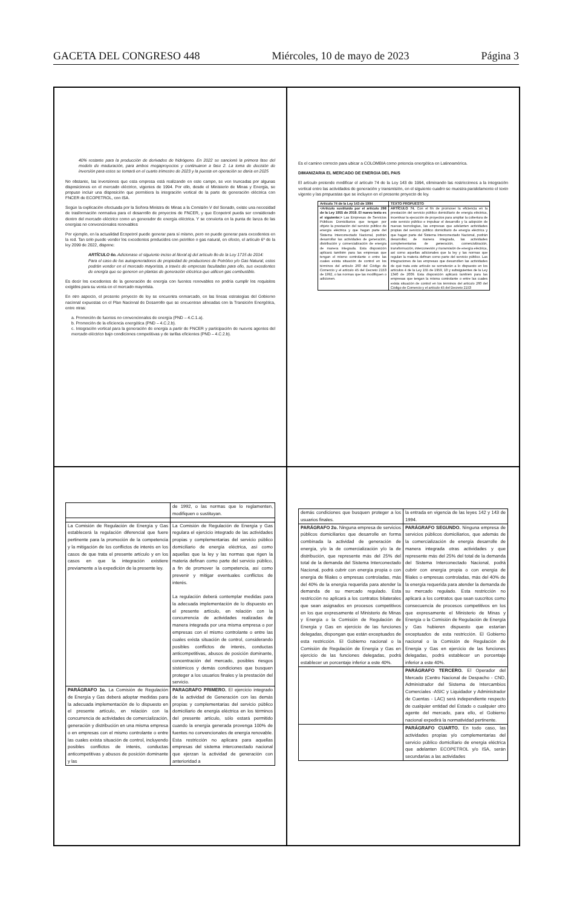GACETA DEL CONGRESO 448 Miércoles, 10 de mayo de 2023 Página 3
40% restante para la producción de derivados de hidrógeno. En 2022 se sancionó la primera fase del modelo de maduración, para ambos megaproyectos y continuaron a fase 2. La toma de decisión de inversión para estos se tomará en el cuarto trimestre de 2023 y la puesta en operación se daría en 2025
No obstante, las inversiones que esta empresa está realizando en este campo, se ven truncadas por algunas disposiciones en el mercado eléctrico, vigentes de 1994. Por ello, desde el Ministerio de Minas y Energía, se propuso incluir una disposición que permitiera la integración vertical de la parte de generación eléctrica con FNCER de ECOPETROL, con ISA.
Según la explicación efectuada por la Señora Ministra de Minas a la Comisión V del Senado, existe una necesidad de trasformación normativa para el desarrollo de proyectos de FNCER, y que Ecopetrol pueda ser considerado dentro del mercado eléctrico como un generador de energía eléctrica. Y se convierta en la punta de lanza de las energías no convencionales renovables
Por ejemplo, en la actualidad Ecopetrol puede generar para sí mismo, pero no puede generar para excedentes en la red. Tan solo puede vender los excedentes producidos con petróleo o gas natural, en efecto, el artículo 6º de la ley 2099 de 2022, dispone:
ARTÍCULO 6o. Adicionase el siguiente inciso al literal a) del artículo 8o de la Ley 1715 de 2014:
Para el caso de los autogeneradores de propiedad de productores de Petróleo y/o Gas Natural, estos podrán vender en el mercado mayorista, a través de empresas facultadas para ello, sus excedentes de energía que se generen en plantas de generación eléctrica que utilicen gas combustible.
Es decir los excedentes de la generación de energía con fuentes renovables no podría cumplir los requisitos exigidos para su venta en el mercado mayorista.
En otro aspecto, el presente proyecto de ley se encuentra enmarcado, en las líneas estrategias del Gobierno nacional expuestas en el Plan Nacional de Desarrollo que se encuentran alineadas con la Transición Energética, entre otras:
a. Promoción de fuentes no convencionales de energía (PND – 4.C.1.a).
b. Promoción de la eficiencia energética (PND – 4.C.2.b).
c. Integración vertical para la generación de energía a partir de FNCER y participación de nuevos agentes del mercado eléctrico bajo condiciones competitivas y de tarifas eficientes (PND – 4.C.2.b).
Es el camino correcto para ubicar a COLOMBIA como potencia energética en Latinoamérica.
DIMANIZARIA EL MERCADO DE ENERGIA DEL PAIS
El artículo pretende modificar el artículo 74 de la Ley 143 de 1994, eliminando las restricciones a la integración vertical entre las actividades de generación y transmisión, en el siguiente cuadro se muestra paralelamente el texto vigente y las propuestas que se incluyen en el presente proyecto de ley.
| Artículo 74 de la Ley 143 de 1994 | TEXTO PROPUESTO |
| --- | --- |
| <Artículo sustituido por el artículo 298 de la Ley 1955 de 2019. El nuevo texto es el siguiente:> Las Empresas de Servicios Públicos Domiciliarios que tengan por objeto la prestación del servicio público de energía eléctrica y que hagan parte del Sistema Interconectado Nacional, podrán desarrollar las actividades de generación, distribución y comercialización de energía de manera integrada. Esta disposición aplicará también para las empresas que tengan el mismo controlante o entre las cuales exista situación de control en los términos del artículo 260 del Código de Comercio y el artículo 45 del Decreto 2153 de 1992, o las normas que las modifiquen o adicionen. | ARTÍCULO 74. Con el fin de promover la eficiencia en la prestación del servicio público domiciliario de energía eléctrica, incentivar la ejecución de proyectos para ampliar la cobertura de este servicio público e impulsar el desarrollo y la adopción de nuevas tecnologías, las empresas que adelanten actividades propias del servicio público domiciliario de energía eléctrica y que hagan parte del Sistema Interconectado Nacional, podrán desarrollar, de manera integrada, las actividades complementarias de generación, comercialización, transformación, interconexión y transmisión de energía eléctrica, así como aquellas adicionales que la ley y las normas que regulan la materia definan como parte del servicio público. Las integraciones de las empresas que desarrollen las actividades de qué trata este artículo se someterán a lo dispuesto en los artículos 4 de la Ley 155 de 1959, 10 y subsiguientes de la Ley 1340 de 2009. Esta disposición aplicará también para las empresas que tengan la misma controlante o entre las cuales exista situación de control en los términos del artículo 260 del Código de Comercio y el artículo 45 del Decreto 2153 |
| | de 1992, o las normas que lo reglamenten, modifiquen o sustituyan. |
| La Comisión de Regulación de Energía y Gas establecerá la regulación diferencial que fuere pertinente para la promoción de la competencia y la mitigación de los conflictos de interés en los casos de que trata el presente artículo y en los casos en que la integración existiere previamente a la expedición de la presente ley. | La Comisión de Regulación de Energía y Gas regulara el ejercicio integrado de las actividades propias y complementarias del servicio público domiciliario de energía eléctrica, así como aquellas que la ley y las normas que rigen la materia definan como parte del servicio público, a fin de promover la competencia, así como prevenir y mitigar eventuales conflictos de interés. La regulación deberá contemplar medidas para la adecuada implementación de lo dispuesto en el presente artículo, en relación con la concurrencia de actividades realizadas de manera integrada por una misma empresa o por empresas con el mismo controlante o entre las cuales exista situación de control, considerando posibles conflictos de interés, conductas anticompetitivas, abusos de posición dominante, concentración del mercado, posibles riesgos sistémicos y demás condiciones que busquen proteger a los usuarios finales y la prestación del servicio. |
| PARÁGRAFO 1o. La Comisión de Regulación de Energía y Gas deberá adoptar medidas para la adecuada implementación de lo dispuesto en el presente artículo, en relación con la concurrencia de actividades de comercialización, generación y distribución en una misma empresa o en empresas con el mismo controlante o entre las cuales exista situación de control, incluyendo posibles conflictos de interés, conductas anticompetitivas y abusos de posición dominante y las | PARAGRAFO PRIMERO. El ejercicio integrado de la actividad de Generación con las demás propias y complementarias del servicio público domiciliario de energía eléctrica en los términos del presente artículo, sólo estará permitido cuando la energía generada provenga 100% de fuentes no convencionales de energía renovable. Esta restricción no aplicara para aquellas empresas del sistema interconectado nacional que ejerzan la actividad de generación con anterioridad a |
| demás condiciones que busquen proteger a los usuarios finales. | la entrada en vigencia de las leyes 142 y 143 de 1994. |
| PARÁGRAFO 2o. Ninguna empresa de servicios públicos domiciliarios que desarrolle en forma combinada la actividad de generación de energía, y/o la de comercialización y/o la de distribución, que represente más del 25% del total de la demanda del Sistema Interconectado Nacional, podrá cubrir con energía propia o con energía de filiales o empresas controladas, más del 40% de la energía requerida para atender la demanda de su mercado regulado. Esta restricción no aplicará a los contratos bilaterales que sean asignados en procesos competitivos en los que expresamente el Ministerio de Minas y Energía o la Comisión de Regulación de Energía y Gas en ejercicio de las funciones delegadas, dispongan que están exceptuados de esta restricción. El Gobierno nacional o la Comisión de Regulación de Energía y Gas en ejercicio de las funciones delegadas, podrá establecer un porcentaje inferior a este 40%. | PARÁGRAFO SEGUNDO. Ninguna empresa de servicios públicos domiciliarios, que además de la comercialización de energía desarrolle de manera integrada otras actividades y que represente más del 25% del total de la demanda del Sistema Interconectado Nacional, podrá cubrir con energía propia o con energía de filiales o empresas controladas, más del 40% de la energía requerida para atender la demanda de su mercado regulado. Esta restricción no aplicará a los contratos que sean suscritos como consecuencia de procesos competitivos en los que expresamente el Ministerio de Minas y Energía o la Comisión de Regulación de Energía y Gas hubieren dispuesto que estarían exceptuados de esta restricción. El Gobierno nacional o la Comisión de Regulación de Energía y Gas en ejercicio de las funciones delegadas, podrá establecer un porcentaje inferior a este 40%. |
| | PARÁGRAFO TERCERO. El Operador del Mercado (Centro Nacional de Despacho - CND, Administrador del Sistema de Intercambios Comerciales -ASIC y Liquidador y Administrador de Cuentas - LAC) será independiente respecto de cualquier entidad del Estado o cualquier otro agente del mercado, para ello, el Gobierno nacional expedirá la normatividad pertinente. |
| | PARÁGRAFO CUARTO. En todo caso, las actividades propias y/o complementarias del servicio público domiciliario de energía eléctrica que adelanten ECOPETROL y/o ISA, serán secundarias a las actividades |